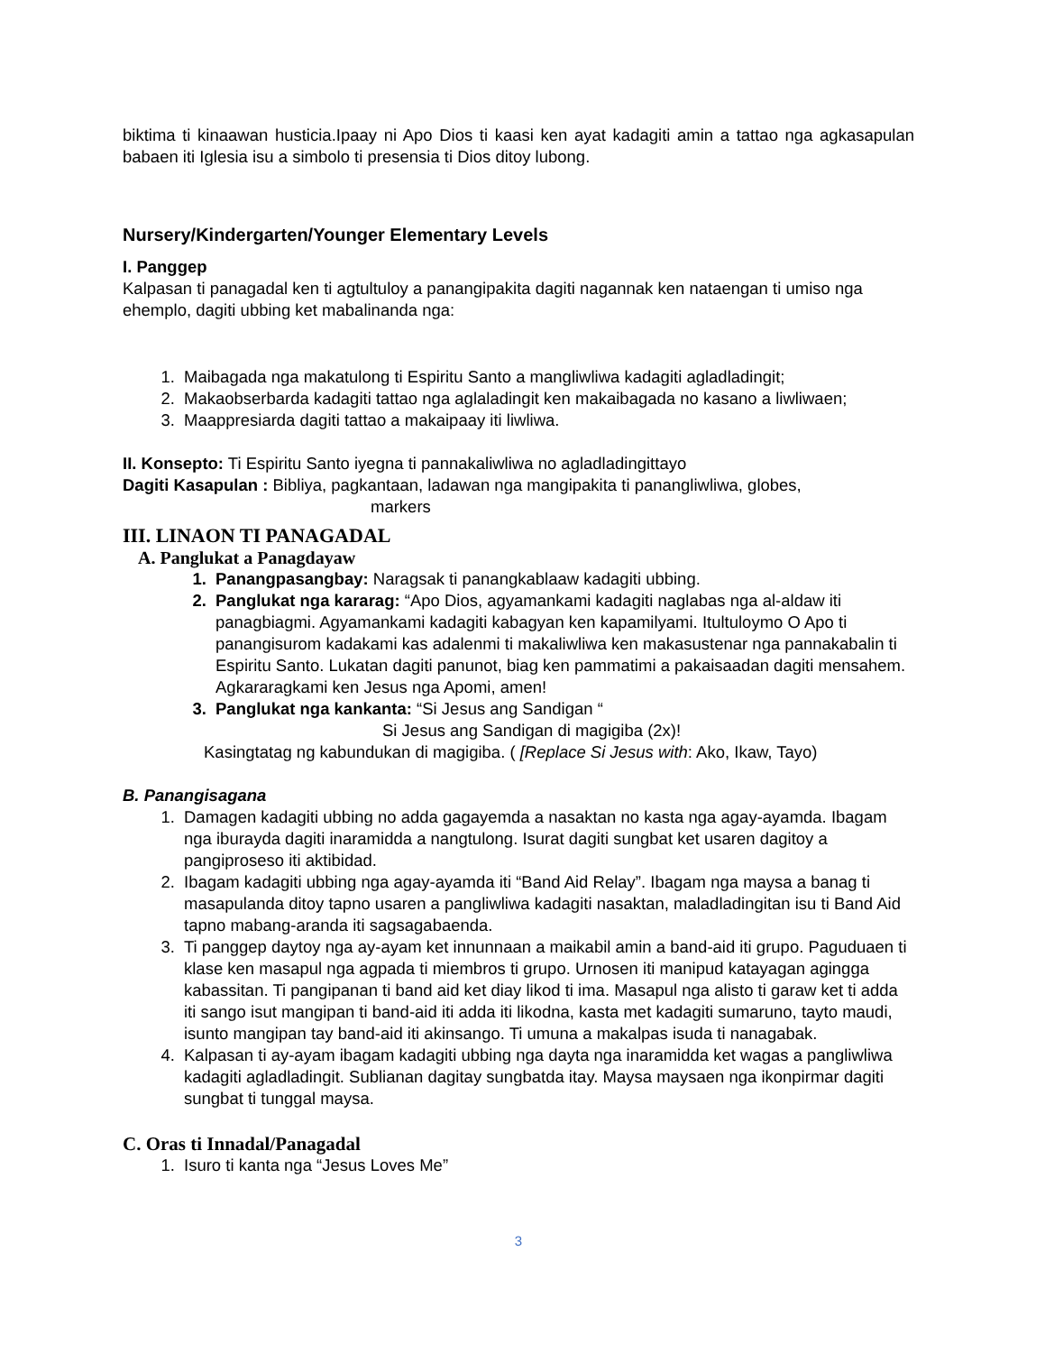biktima ti kinaawan husticia.Ipaay ni Apo Dios ti kaasi ken ayat kadagiti amin a tattao nga agkasapulan babaen iti Iglesia isu a simbolo ti presensia ti Dios ditoy lubong.
Nursery/Kindergarten/Younger Elementary Levels
I. Panggep
Kalpasan ti panagadal ken ti agtultuloy a panangipakita dagiti nagannak ken nataengan ti umiso nga ehemplo, dagiti ubbing ket mabalinanda nga:
1. Maibagada nga makatulong ti Espiritu Santo a mangliwliwa kadagiti agladladingit;
2. Makaobserbarda kadagiti tattao nga aglaladingit ken makaibagada no kasano a liwliwaen;
3. Maappresiarda dagiti tattao a makaipaay iti liwliwa.
II. Konsepto: Ti Espiritu Santo iyegna ti pannakaliwliwa no agladladingittayo
Dagiti Kasapulan : Bibliya, pagkantaan, ladawan nga mangipakita ti panangliwliwa, globes,
markers
III. LINAON TI PANAGADAL
A. Panglukat a Panagdayaw
1. Panangpasangbay: Naragsak ti panangkablaaw kadagiti ubbing.
2. Panglukat nga kararag: “Apo Dios, agyamankami kadagiti naglabas nga al-aldaw iti panagbiagmi. Agyamankami kadagiti kabagyan ken kapamilyami. Itultuloymo O Apo ti panangisurom kadakami kas adalenmi ti makaliwliwa ken makasustenar nga pannakabalin ti Espiritu Santo. Lukatan dagiti panunot, biag ken pammatimi a pakaisaadan dagiti mensahem. Agkararagkami ken Jesus nga Apomi, amen!
3. Panglukat nga kankanta: “Si Jesus ang Sandigan “
Si Jesus ang Sandigan di magigiba (2x)!
Kasingtatag ng kabundukan di magigiba. ( [Replace Si Jesus with: Ako, Ikaw, Tayo)
B. Panangisagana
1. Damagen kadagiti ubbing no adda gagayemda a nasaktan no kasta nga agay-ayamda. Ibagam nga iburayda dagiti inaramidda a nangtulong. Isurat dagiti sungbat ket usaren dagitoy a pangiproseso iti aktibidad.
2. Ibagam kadagiti ubbing nga agay-ayamda iti “Band Aid Relay”. Ibagam nga maysa a banag ti masapulanda ditoy tapno usaren a pangliwliwa kadagiti nasaktan, maladladingitan isu ti Band Aid tapno mabang-aranda iti sagsagabaenda.
3. Ti panggep daytoy nga ay-ayam ket innunnaan a maikabil amin a band-aid iti grupo. Paguduaen ti klase ken masapul nga agpada ti miembros ti grupo. Urnosen iti manipud katayagan agingga kabassitan. Ti pangipanan ti band aid ket diay likod ti ima. Masapul nga alisto ti garaw ket ti adda iti sango isut mangipan ti band-aid iti adda iti likodna, kasta met kadagiti sumaruno, tayto maudi, isunto mangipan tay band-aid iti akinsango. Ti umuna a makalpas isuda ti nanagabak.
4. Kalpasan ti ay-ayam ibagam kadagiti ubbing nga dayta nga inaramidda ket wagas a pangliwliwa kadagiti agladladingit. Sublianan dagitay sungbatda itay. Maysa maysaen nga ikonpirmar dagiti sungbat ti tunggal maysa.
C. Oras ti Innadal/Panagadal
1. Isuro ti kanta nga “Jesus Loves Me”
3